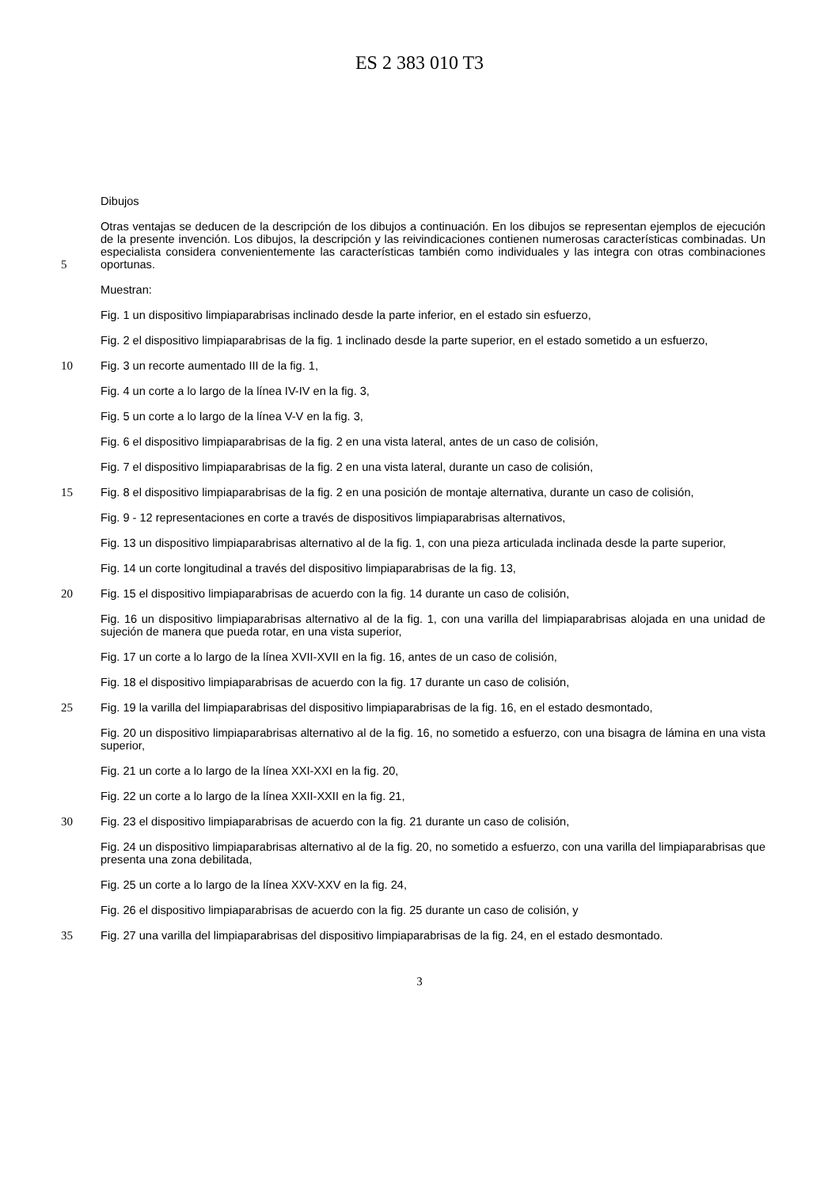ES 2 383 010 T3
Dibujos
5 Otras ventajas se deducen de la descripción de los dibujos a continuación. En los dibujos se representan ejemplos de ejecución de la presente invención. Los dibujos, la descripción y las reivindicaciones contienen numerosas características combinadas. Un especialista considera convenientemente las características también como individuales y las integra con otras combinaciones oportunas.
Muestran:
Fig. 1 un dispositivo limpiaparabrisas inclinado desde la parte inferior, en el estado sin esfuerzo,
Fig. 2 el dispositivo limpiaparabrisas de la fig. 1 inclinado desde la parte superior, en el estado sometido a un esfuerzo,
10 Fig. 3 un recorte aumentado III de la fig. 1,
Fig. 4 un corte a lo largo de la línea IV-IV en la fig. 3,
Fig. 5 un corte a lo largo de la línea V-V en la fig. 3,
Fig. 6 el dispositivo limpiaparabrisas de la fig. 2 en una vista lateral, antes de un caso de colisión,
Fig. 7 el dispositivo limpiaparabrisas de la fig. 2 en una vista lateral, durante un caso de colisión,
15 Fig. 8 el dispositivo limpiaparabrisas de la fig. 2 en una posición de montaje alternativa, durante un caso de colisión,
Fig. 9 - 12 representaciones en corte a través de dispositivos limpiaparabrisas alternativos,
Fig. 13 un dispositivo limpiaparabrisas alternativo al de la fig. 1, con una pieza articulada inclinada desde la parte superior,
Fig. 14 un corte longitudinal a través del dispositivo limpiaparabrisas de la fig. 13,
20 Fig. 15 el dispositivo limpiaparabrisas de acuerdo con la fig. 14 durante un caso de colisión,
Fig. 16 un dispositivo limpiaparabrisas alternativo al de la fig. 1, con una varilla del limpiaparabrisas alojada en una unidad de sujeción de manera que pueda rotar, en una vista superior,
Fig. 17 un corte a lo largo de la línea XVII-XVII en la fig. 16, antes de un caso de colisión,
Fig. 18 el dispositivo limpiaparabrisas de acuerdo con la fig. 17 durante un caso de colisión,
25 Fig. 19 la varilla del limpiaparabrisas del dispositivo limpiaparabrisas de la fig. 16, en el estado desmontado,
Fig. 20 un dispositivo limpiaparabrisas alternativo al de la fig. 16, no sometido a esfuerzo, con una bisagra de lámina en una vista superior,
Fig. 21 un corte a lo largo de la línea XXI-XXI en la fig. 20,
Fig. 22 un corte a lo largo de la línea XXII-XXII en la fig. 21,
30 Fig. 23 el dispositivo limpiaparabrisas de acuerdo con la fig. 21 durante un caso de colisión,
Fig. 24 un dispositivo limpiaparabrisas alternativo al de la fig. 20, no sometido a esfuerzo, con una varilla del limpiaparabrisas que presenta una zona debilitada,
Fig. 25 un corte a lo largo de la línea XXV-XXV en la fig. 24,
Fig. 26 el dispositivo limpiaparabrisas de acuerdo con la fig. 25 durante un caso de colisión, y
35 Fig. 27 una varilla del limpiaparabrisas del dispositivo limpiaparabrisas de la fig. 24, en el estado desmontado.
3